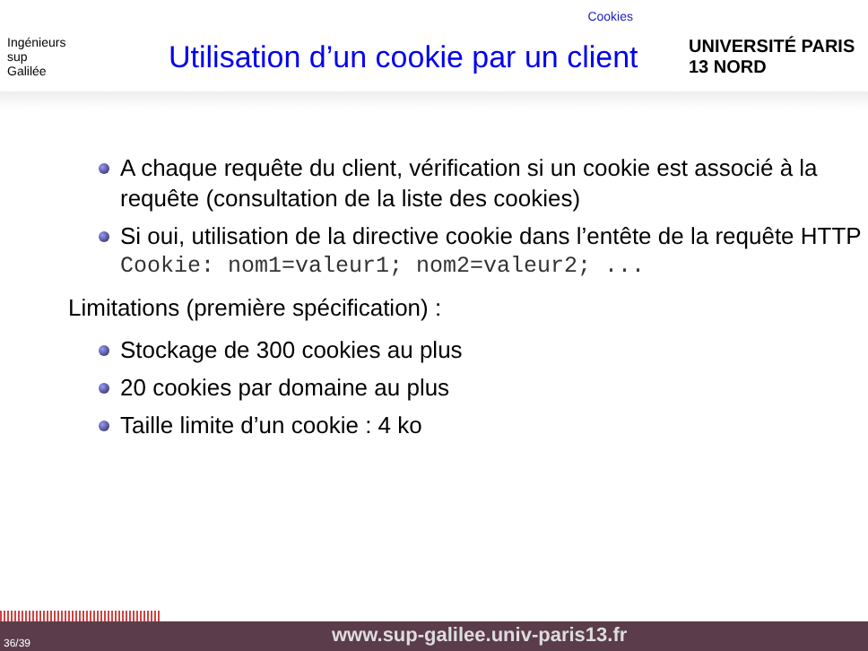Cookies
Ingénieurs
sup
Galilée
Utilisation d’un cookie par un client
UNIVERSITÉ PARIS 13 NORD
A chaque requête du client, vérification si un cookie est associé à la requête (consultation de la liste des cookies)
Si oui, utilisation de la directive cookie dans l’entête de la requête HTTP
Cookie: nom1=valeur1; nom2=valeur2; ...
Limitations (première spécification) :
Stockage de 300 cookies au plus
20 cookies par domaine au plus
Taille limite d’un cookie : 4 ko
36/39 www.sup-galilee.univ-paris13.fr